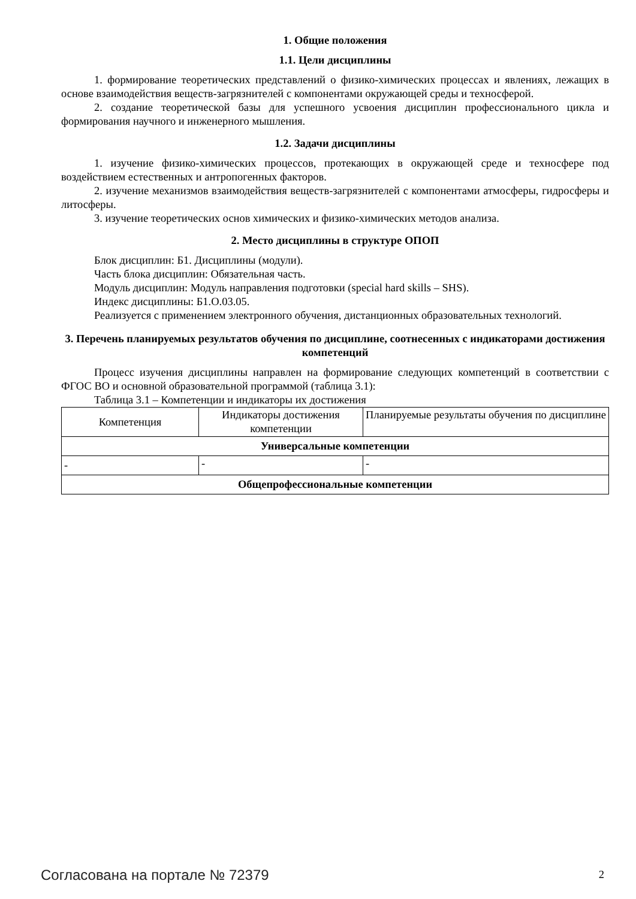1. Общие положения
1.1. Цели дисциплины
1. формирование теоретических представлений о физико-химических процессах и явлениях, лежащих в основе взаимодействия веществ-загрязнителей с компонентами окружающей среды и техносферой.
2. создание теоретической базы для успешного усвоения дисциплин профессионального цикла и формирования научного и инженерного мышления.
1.2. Задачи дисциплины
1. изучение физико-химических процессов, протекающих в окружающей среде и техносфере под воздействием естественных и антропогенных факторов.
2. изучение механизмов взаимодействия веществ-загрязнителей с компонентами атмосферы, гидросферы и литосферы.
3. изучение теоретических основ химических и физико-химических методов анализа.
2. Место дисциплины в структуре ОПОП
Блок дисциплин: Б1. Дисциплины (модули).
Часть блока дисциплин: Обязательная часть.
Модуль дисциплин: Модуль направления подготовки (special hard skills – SHS).
Индекс дисциплины: Б1.О.03.05.
Реализуется с применением электронного обучения, дистанционных образовательных технологий.
3. Перечень планируемых результатов обучения по дисциплине, соотнесенных с индикаторами достижения компетенций
Процесс изучения дисциплины направлен на формирование следующих компетенций в соответствии с ФГОС ВО и основной образовательной программой (таблица 3.1):
Таблица 3.1 – Компетенции и индикаторы их достижения
| Компетенция | Индикаторы достижения компетенции | Планируемые результаты обучения по дисциплине |
| Универсальные компетенции | | |
| - | - | - |
| Общепрофессиональные компетенции | | |
Согласована на портале № 72379 2